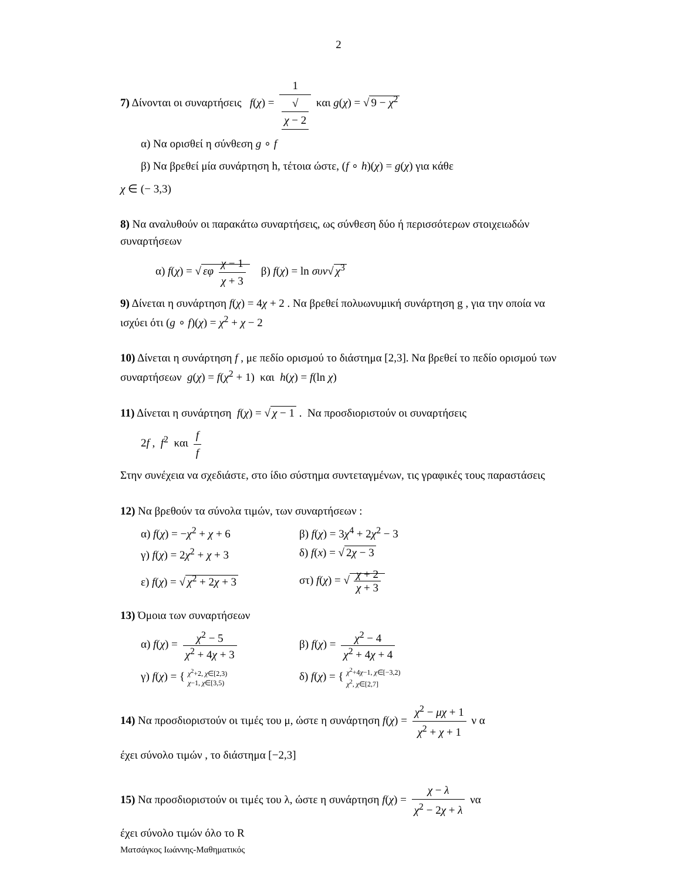2
7) Δίνονται οι συναρτήσεις f(χ) = 1 √
χ − 2 και g(χ) = √ 9 − χ<sup>2</sup>
α) Να ορισθεί η σύνθεση g ∘ f
β) Να βρεθεί μία συνάρτηση h, τέτοια ώστε, (f ∘ h)(χ) = g(χ) για κάθε
χ ∈ (− 3,3)
8) Να αναλυθούν οι παρακάτω συναρτήσεις, ως σύνθεση δύο ή περισσότερων στοιχειωδών συναρτήσεων
α) f(χ) = √ εφ χ − 1 χ + 3 β) f(χ) = ln συν√ χ<sup>3</sup>
9) Δίνεται η συνάρτηση f(χ) = 4χ + 2 . Να βρεθεί πολυωνυμική συνάρτηση g , για την οποία να ισχύει ότι (g ∘ f)(χ) = χ<sup>2</sup> + χ − 2
10) Δίνεται η συνάρτηση f , με πεδίο ορισμού το διάστημα [2,3]. Να βρεθεί το πεδίο ορισμού των συναρτήσεων g(χ) = f(χ<sup>2</sup> + 1) και h(χ) = f(ln χ)
11) Δίνεται η συνάρτηση f(χ) = √ χ − 1 . Να προσδιοριστούν οι συναρτήσεις
2f , f<sup>2</sup> και f f
Στην συνέχεια να σχεδιάστε, στο ίδιο σύστημα συντεταγμένων, τις γραφικές τους παραστάσεις
12) Να βρεθούν τα σύνολα τιμών, των συναρτήσεων :
α) f(χ) = −χ<sup>2</sup> + χ + 6 β) f(χ) = 3χ<sup>4</sup> + 2χ<sup>2</sup> − 3
γ) f(χ) = 2χ<sup>2</sup> + χ + 3 δ) f(x) = √ 2χ − 3
ε) f(χ) = √ χ<sup>2</sup> + 2χ + 3 στ) f(χ) = √ χ + 2 χ + 3
13) Όμοια των συναρτήσεων
α) f(χ) = χ<sup>2</sup> − 5 χ<sup>2</sup> + 4χ + 3
β) f(χ) = χ<sup>2</sup> − 4 χ<sup>2</sup> + 4χ + 4
γ) f(χ) = { χ<sup>2</sup>+2, χ∈[2,3)
χ−1, χ∈[3,5)
δ) f(χ) = { χ<sup>2</sup>+4χ−1, χ∈[−3,2)
χ<sup>2</sup>, χ∈[2,7]
14) Να προσδιοριστούν οι τιμές του μ, ώστε η συνάρτηση f(χ) = χ<sup>2</sup> − μχ + 1 χ<sup>2</sup> + χ + 1 ν α
έχει σύνολο τιμών , το διάστημα [−2,3]
15) Να προσδιοριστούν οι τιμές του λ, ώστε η συνάρτηση f(χ) = χ − λ χ<sup>2</sup> − 2χ + λ να
έχει σύνολο τιμών όλο το R
Ματσάγκος Ιωάννης-Μαθηματικός